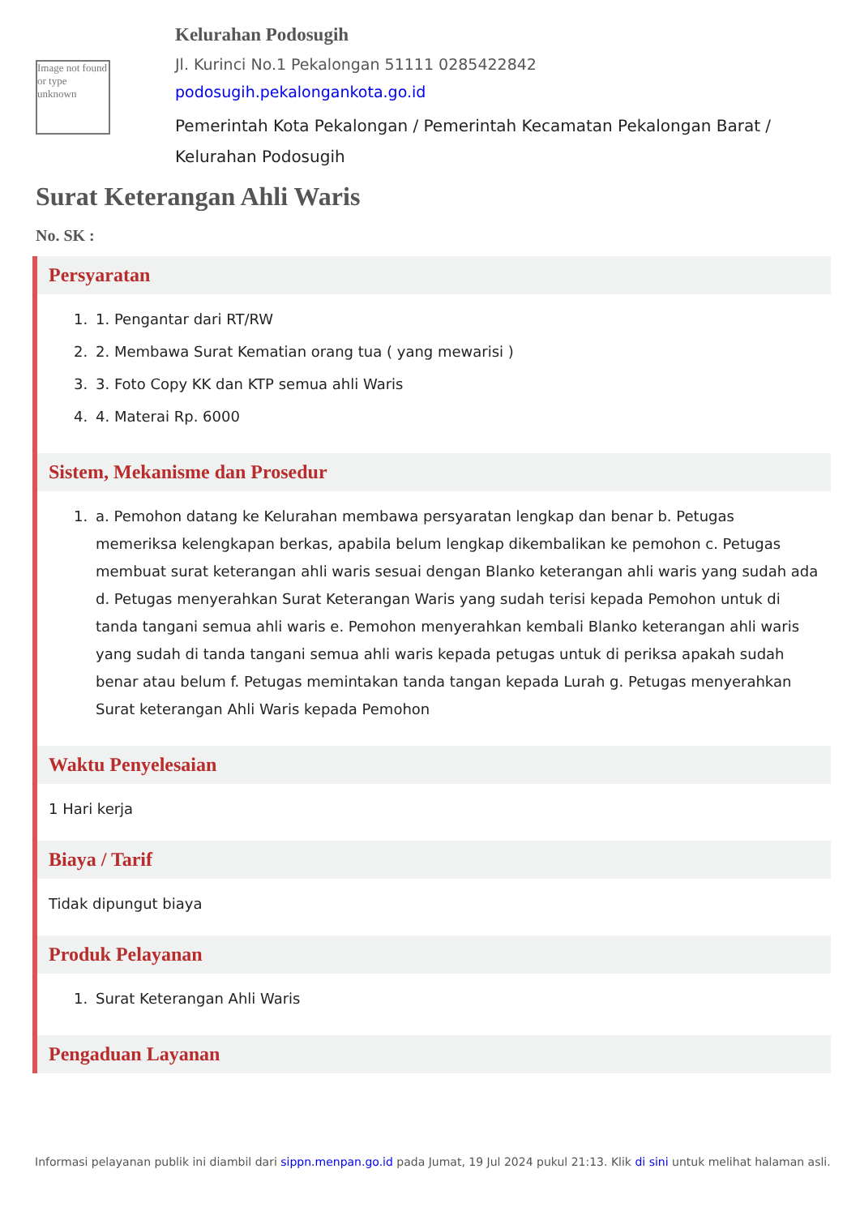Image not found or type unknown
Kelurahan Podosugih
Jl. Kurinci No.1 Pekalongan 51111 0285422842
podosugih.pekalongankota.go.id
Pemerintah Kota Pekalongan / Pemerintah Kecamatan Pekalongan Barat / Kelurahan Podosugih
Surat Keterangan Ahli Waris
No. SK :
Persyaratan
1. 1. Pengantar dari RT/RW
2. 2. Membawa Surat Kematian orang tua ( yang mewarisi )
3. 3. Foto Copy KK dan KTP semua ahli Waris
4. 4. Materai Rp. 6000
Sistem, Mekanisme dan Prosedur
1. a. Pemohon datang ke Kelurahan membawa persyaratan lengkap dan benar b. Petugas memeriksa kelengkapan berkas, apabila belum lengkap dikembalikan ke pemohon c. Petugas membuat surat keterangan ahli waris sesuai dengan Blanko keterangan ahli waris yang sudah ada d. Petugas menyerahkan Surat Keterangan Waris yang sudah terisi kepada Pemohon untuk di tanda tangani semua ahli waris e. Pemohon menyerahkan kembali Blanko keterangan ahli waris yang sudah di tanda tangani semua ahli waris kepada petugas untuk di periksa apakah sudah benar atau belum f. Petugas memintakan tanda tangan kepada Lurah g. Petugas menyerahkan Surat keterangan Ahli Waris kepada Pemohon
Waktu Penyelesaian
1 Hari kerja
Biaya / Tarif
Tidak dipungut biaya
Produk Pelayanan
1. Surat Keterangan Ahli Waris
Pengaduan Layanan
Informasi pelayanan publik ini diambil dari sippn.menpan.go.id pada Jumat, 19 Jul 2024 pukul 21:13. Klik di sini untuk melihat halaman asli.